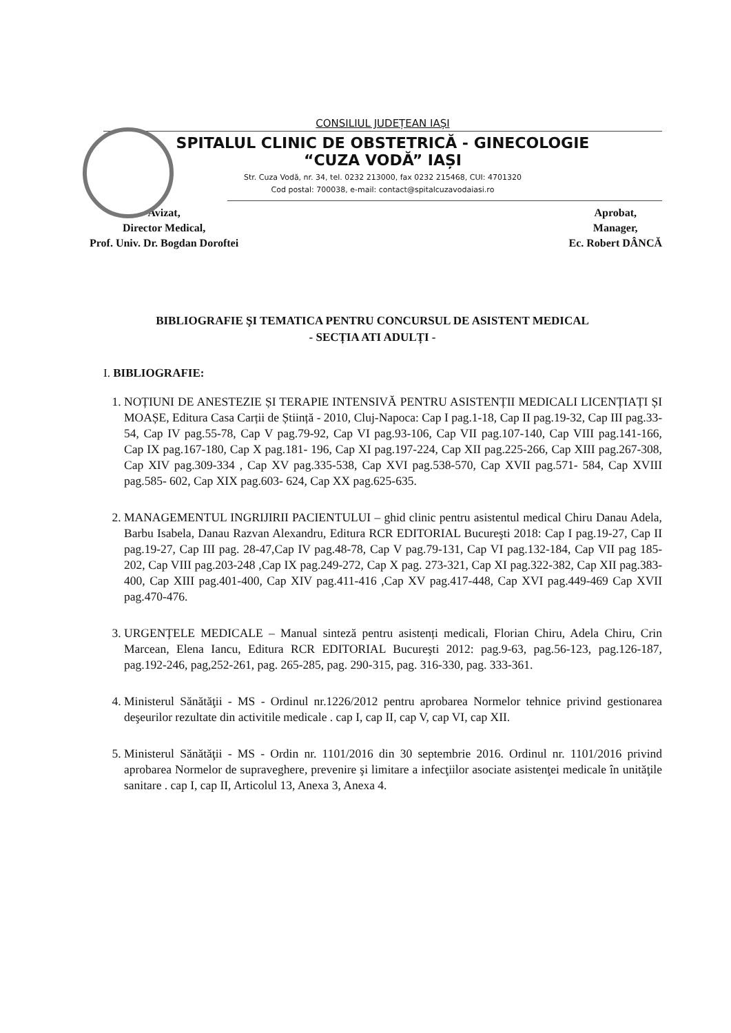CONSILIUL JUDEȚEAN IAȘI
SPITALUL CLINIC DE OBSTETRICĂ - GINECOLOGIE
“CUZA VODĂ” IAȘI
Str. Cuza Vodă, nr. 34, tel. 0232 213000, fax 0232 215468, CUI: 4701320
Cod postal: 700038, e-mail: contact@spitalcuzavodaiasi.ro
Avizat,
Director Medical,
Prof. Univ. Dr. Bogdan Doroftei
Aprobat,
Manager,
Ec. Robert DÂNCĂ
BIBLIOGRAFIE ŞI TEMATICA PENTRU CONCURSUL DE ASISTENT MEDICAL
- SECȚIA ATI ADULȚI -
I. BIBLIOGRAFIE:
1. NOȚIUNI DE ANESTEZIE ȘI TERAPIE INTENSIVĂ PENTRU ASISTENȚII MEDICALI LICENȚIAȚI ȘI MOAȘE, Editura Casa Carții de Știință - 2010, Cluj-Napoca: Cap I pag.1-18, Cap II pag.19-32, Cap III pag.33-54, Cap IV pag.55-78, Cap V pag.79-92, Cap VI pag.93-106, Cap VII pag.107-140, Cap VIII pag.141-166, Cap IX pag.167-180, Cap X pag.181- 196, Cap XI pag.197-224, Cap XII pag.225-266, Cap XIII pag.267-308, Cap XIV pag.309-334 , Cap XV pag.335-538, Cap XVI pag.538-570, Cap XVII pag.571- 584, Cap XVIII pag.585- 602, Cap XIX pag.603- 624, Cap XX pag.625-635.
2. MANAGEMENTUL INGRIJIRII PACIENTULUI – ghid clinic pentru asistentul medical Chiru Danau Adela, Barbu Isabela, Danau Razvan Alexandru, Editura RCR EDITORIAL Bucureşti 2018: Cap I pag.19-27, Cap II pag.19-27, Cap III pag. 28-47,Cap IV pag.48-78, Cap V pag.79-131, Cap VI pag.132-184, Cap VII pag 185-202, Cap VIII pag.203-248 ,Cap IX pag.249-272, Cap X pag. 273-321, Cap XI pag.322-382, Cap XII pag.383-400, Cap XIII pag.401-400, Cap XIV pag.411-416 ,Cap XV pag.417-448, Cap XVI pag.449-469 Cap XVII pag.470-476.
3. URGENȚELE MEDICALE – Manual sinteză pentru asistenți medicali, Florian Chiru, Adela Chiru, Crin Marcean, Elena Iancu, Editura RCR EDITORIAL Bucureşti 2012: pag.9-63, pag.56-123, pag.126-187, pag.192-246, pag,252-261, pag. 265-285, pag. 290-315, pag. 316-330, pag. 333-361.
4. Ministerul Sănătăţii - MS - Ordinul nr.1226/2012 pentru aprobarea Normelor tehnice privind gestionarea deşeurilor rezultate din activitile medicale . cap I, cap II, cap V, cap VI, cap XII.
5. Ministerul Sănătăţii - MS - Ordin nr. 1101/2016 din 30 septembrie 2016. Ordinul nr. 1101/2016 privind aprobarea Normelor de supraveghere, prevenire şi limitare a infecţiilor asociate asistenţei medicale în unităţile sanitare . cap I, cap II, Articolul 13, Anexa 3, Anexa 4.